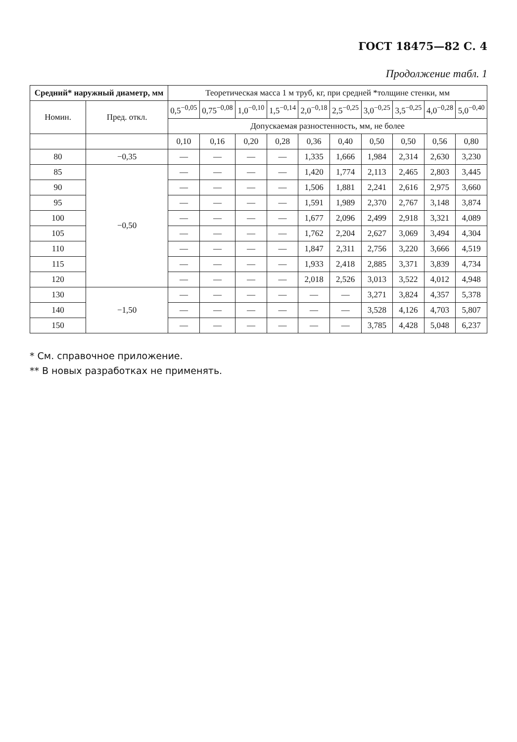ГОСТ 18475—82 С. 4
Продолжение табл. 1
| Средний* наружный диаметр, мм | | Теоретическая масса 1 м труб, кг, при средней *толщине стенки, мм | | | | | | | | | |
| --- | --- | --- | --- | --- | --- | --- | --- | --- | --- | --- | --- |
| Номин. | Пред. откл. | 0,5<sup>−0,05</sup> | 0,75<sup>−0,08</sup> | 1,0<sup>−0,10</sup> | 1,5<sup>−0,14</sup> | 2,0<sup>−0,18</sup> | 2,5<sup>−0,25</sup> | 3,0<sup>−0,25</sup> | 3,5<sup>−0,25</sup> | 4,0<sup>−0,28</sup> | 5,0<sup>−0,40</sup> |
| | | Допускаемая разностенность, мм, не более | | | | | | | | | |
| | | 0,10 | 0,16 | 0,20 | 0,28 | 0,36 | 0,40 | 0,50 | 0,50 | 0,56 | 0,80 |
| 80 | −0,35 | — | — | — | — | 1,335 | 1,666 | 1,984 | 2,314 | 2,630 | 3,230 |
| 85 | −0,50 | — | — | — | — | 1,420 | 1,774 | 2,113 | 2,465 | 2,803 | 3,445 |
| 90 | | — | — | — | — | 1,506 | 1,881 | 2,241 | 2,616 | 2,975 | 3,660 |
| 95 | | — | — | — | — | 1,591 | 1,989 | 2,370 | 2,767 | 3,148 | 3,874 |
| 100 | | — | — | — | — | 1,677 | 2,096 | 2,499 | 2,918 | 3,321 | 4,089 |
| 105 | | — | — | — | — | 1,762 | 2,204 | 2,627 | 3,069 | 3,494 | 4,304 |
| 110 | | — | — | — | — | 1,847 | 2,311 | 2,756 | 3,220 | 3,666 | 4,519 |
| 115 | | — | — | — | — | 1,933 | 2,418 | 2,885 | 3,371 | 3,839 | 4,734 |
| 120 | | — | — | — | — | 2,018 | 2,526 | 3,013 | 3,522 | 4,012 | 4,948 |
| 130 | −1,50 | — | — | — | — | — | — | 3,271 | 3,824 | 4,357 | 5,378 |
| 140 | | — | — | — | — | — | — | 3,528 | 4,126 | 4,703 | 5,807 |
| 150 | | — | — | — | — | — | — | 3,785 | 4,428 | 5,048 | 6,237 |
* См. справочное приложение.
** В новых разработках не применять.